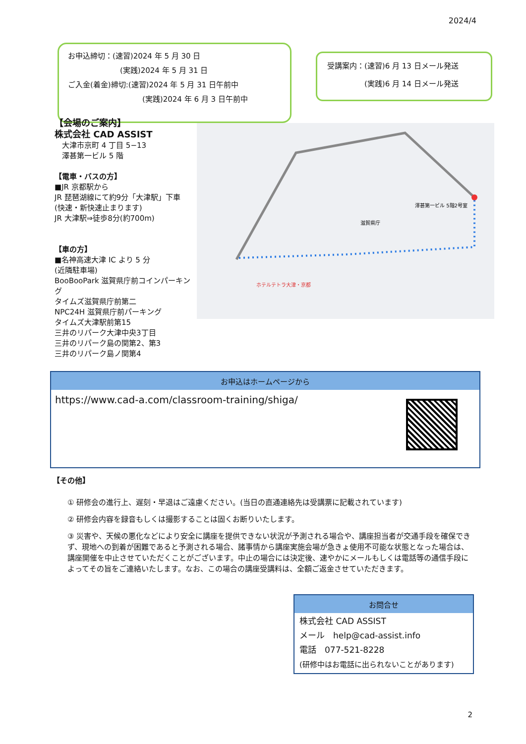2024/4
お申込締切：(速習)2024 年 5 月 30 日
　　　　　　　(実践)2024 年 5 月 31 日
ご入金(着金)締切:(速習)2024 年 5 月 31 日午前中
　　　　　　　　　　(実践)2024 年 6 月 3 日午前中
受講案内：(速習)6 月 13 日メール発送
　　　　　(実践)6 月 14 日メール発送
【会場のご案内】
株式会社 CAD ASSIST
　大津市京町 4 丁目 5−13
　澤甚第一ビル 5 階
【電車・バスの方】
■JR 京都駅から
JR 琵琶湖線にて約9分「大津駅」下車
(快速・新快速止まります)
JR 大津駅⇒徒歩8分(約700m)
【車の方】
■名神高速大津 IC より 5 分
(近隣駐車場)
BooBooPark 滋賀県庁前コインパーキング
タイムズ滋賀県庁前第二
NPC24H 滋賀県庁前パーキング
タイムズ大津駅前第15
三井のリパーク大津中央3丁目
三井のリパーク島の関第2、第3
三井のリパーク島ノ関第4
澤甚第一ビル 5階2号室
滋賀県庁
ホテルテトラ大津・京都
| お申込はホームページから | |
| --- | --- |
| https://www.cad-a.com/classroom-training/shiga/ | |
【その他】
① 研修会の進行上、遅刻・早退はご遠慮ください。(当日の直通連絡先は受講票に記載されています)
② 研修会内容を録音もしくは撮影することは固くお断りいたします。
③ 災害や、天候の悪化などにより安全に講座を提供できない状況が予測される場合や、講座担当者が交通手段を確保できず、現地への到着が困難であると予測される場合、諸事情から講座実施会場が急きょ使用不可能な状態となった場合は、講座開催を中止させていただくことがございます。中止の場合には決定後、速やかにメールもしくは電話等の通信手段によってその旨をご連絡いたします。なお、この場合の講座受講料は、全額ご返金させていただきます。
| お問合せ |
| --- |
| 株式会社 CAD ASSIST メール help@cad-assist.info 電話 077-521-8228 (研修中はお電話に出られないことがあります) |
2